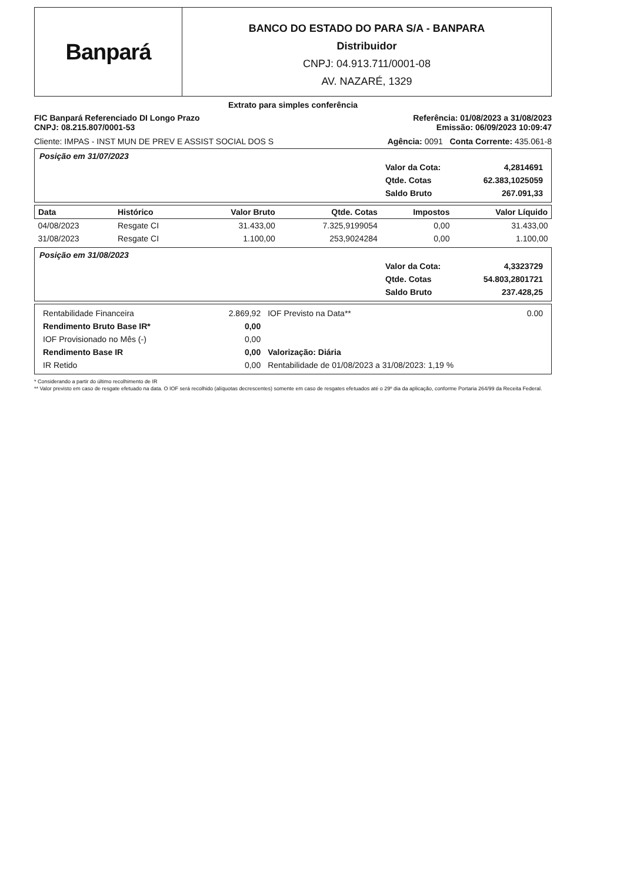Banpará
BANCO DO ESTADO DO PARA S/A - BANPARA
Distribuidor
CNPJ: 04.913.711/0001-08
AV. NAZARÉ, 1329
Extrato para simples conferência
FIC Banpará Referenciado DI Longo Prazo
CNPJ: 08.215.807/0001-53
Referência: 01/08/2023 a 31/08/2023
Emissão: 06/09/2023 10:09:47
Cliente: IMPAS - INST MUN DE PREV E ASSIST SOCIAL DOS S Agência: 0091 Conta Corrente: 435.061-8
Posição em 31/07/2023
| Valor da Cota: | 4,2814691 |
| Qtde. Cotas | 62.383,1025059 |
| Saldo Bruto | 267.091,33 |
| Data | Histórico | Valor Bruto | Qtde. Cotas | Impostos | Valor Líquido |
| --- | --- | --- | --- | --- | --- |
| 04/08/2023 | Resgate CI | 31.433,00 | 7.325,9199054 | 0,00 | 31.433,00 |
| 31/08/2023 | Resgate CI | 1.100,00 | 253,9024284 | 0,00 | 1.100,00 |
Posição em 31/08/2023
| Valor da Cota: | 4,3323729 |
| Qtde. Cotas | 54.803,2801721 |
| Saldo Bruto | 237.428,25 |
| Rentabilidade Financeira | 2.869,92 | IOF Previsto na Data** | 0.00 |
| Rendimento Bruto Base IR* | 0,00 | | |
| IOF Provisionado no Mês (-) | 0,00 | | |
| Rendimento Base IR | 0,00 | Valorização: Diária | |
| IR Retido | 0,00 | Rentabilidade de 01/08/2023 a 31/08/2023: 1,19 % | |
* Considerando a partir do último recolhimento de IR
** Valor previsto em caso de resgate efetuado na data. O IOF será recolhido (alíquotas decrescentes) somente em caso de resgates efetuados até o 29º dia da aplicação, conforme Portaria 264/99 da Receita Federal.